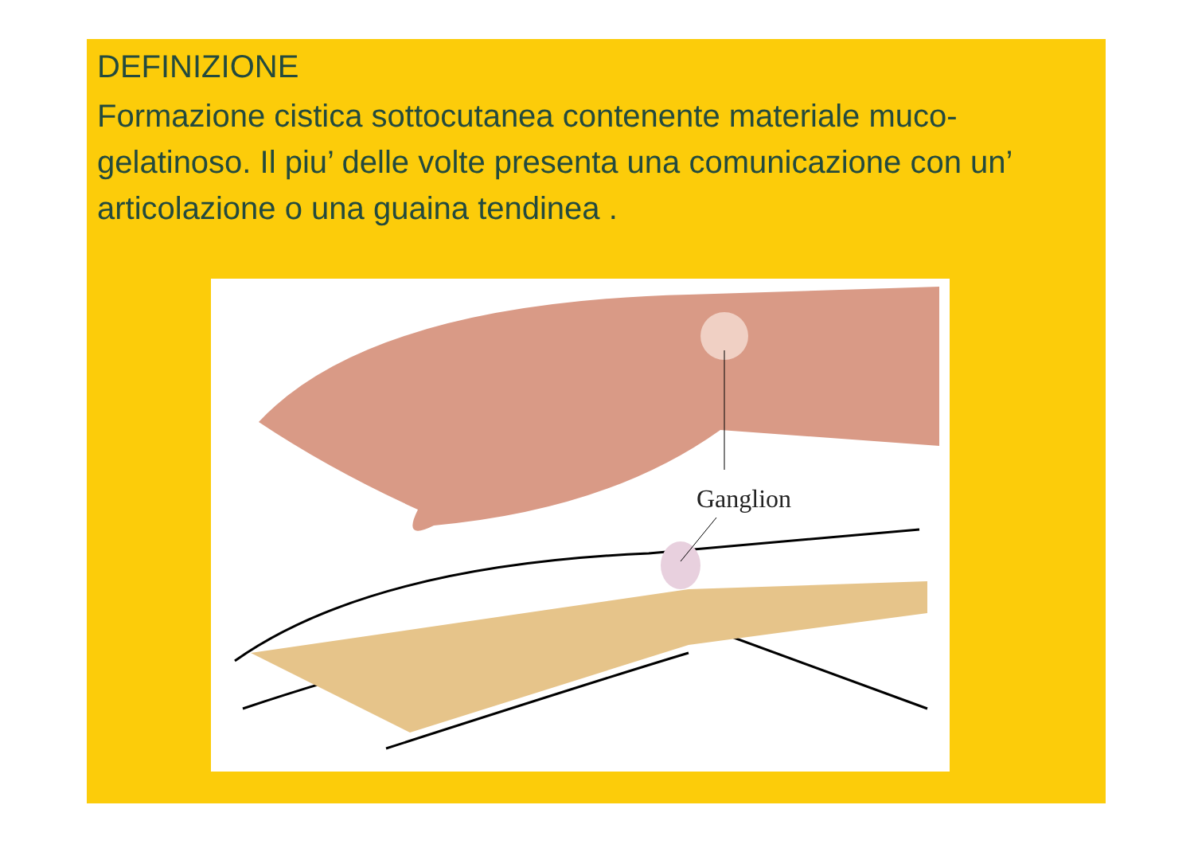DEFINIZIONE
Formazione cistica sottocutanea contenente materiale muco-gelatinoso. Il piu’ delle volte presenta una comunicazione con un’ articolazione o una guaina tendinea .
Ganglion